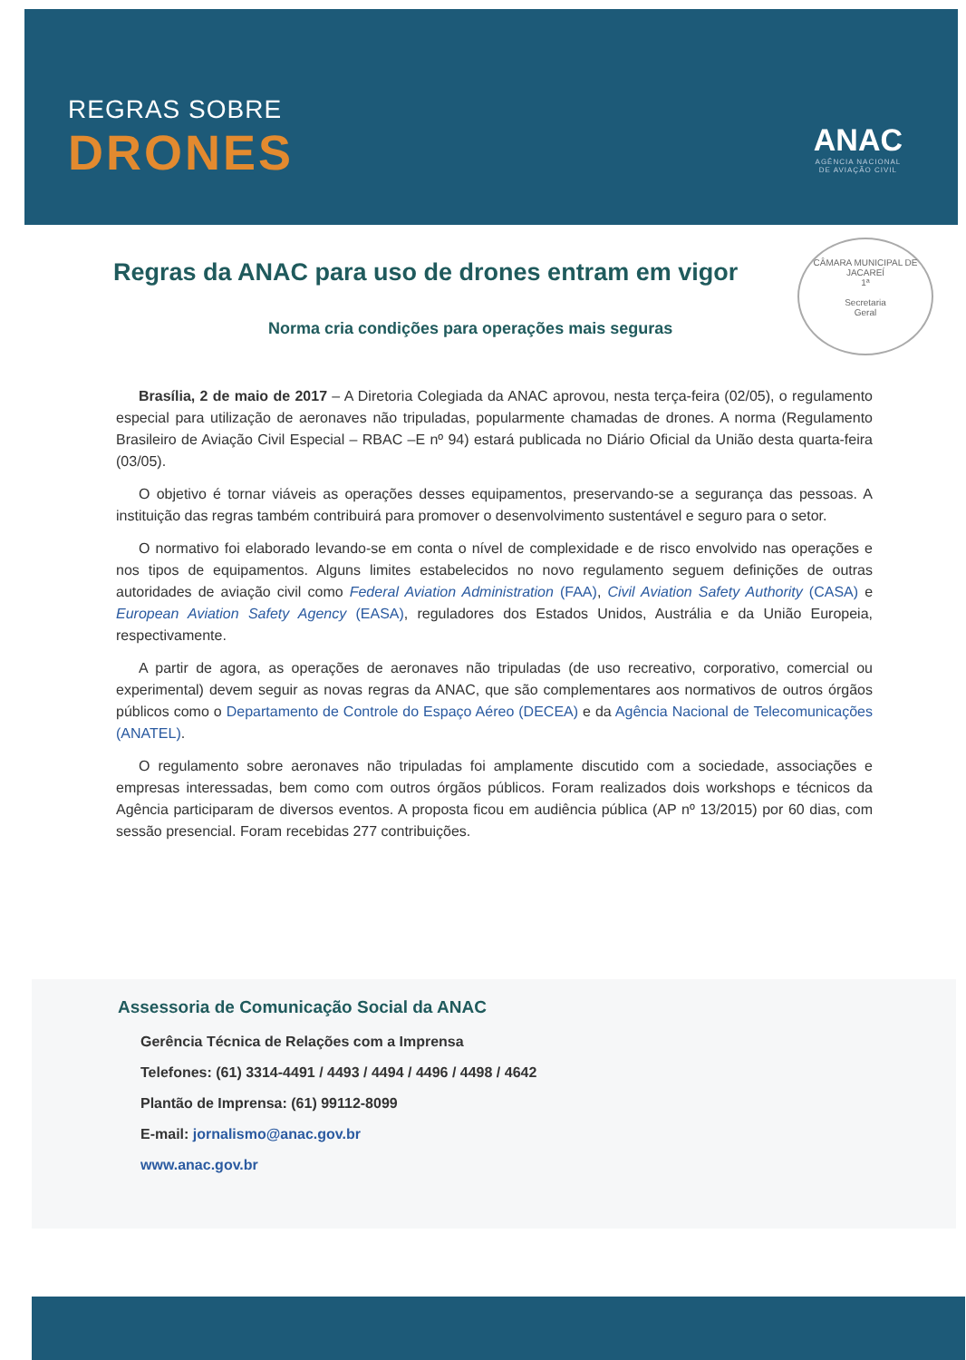REGRAS SOBRE
DRONES
ANAC
AGÊNCIA NACIONAL
DE AVIAÇÃO CIVIL
Regras da ANAC para uso de drones entram em vigor
CÂMARA MUNICIPAL DE JACAREÍ
1ª
Secretaria
Geral
Norma cria condições para operações mais seguras
Brasília, 2 de maio de 2017 – A Diretoria Colegiada da ANAC aprovou, nesta terça-feira (02/05), o regulamento especial para utilização de aeronaves não tripuladas, popularmente chamadas de drones. A norma (Regulamento Brasileiro de Aviação Civil Especial – RBAC –E nº 94) estará publicada no Diário Oficial da União desta quarta-feira (03/05).
O objetivo é tornar viáveis as operações desses equipamentos, preservando-se a segurança das pessoas. A instituição das regras também contribuirá para promover o desenvolvimento sustentável e seguro para o setor.
O normativo foi elaborado levando-se em conta o nível de complexidade e de risco envolvido nas operações e nos tipos de equipamentos. Alguns limites estabelecidos no novo regulamento seguem definições de outras autoridades de aviação civil como Federal Aviation Administration (FAA), Civil Aviation Safety Authority (CASA) e European Aviation Safety Agency (EASA), reguladores dos Estados Unidos, Austrália e da União Europeia, respectivamente.
A partir de agora, as operações de aeronaves não tripuladas (de uso recreativo, corporativo, comercial ou experimental) devem seguir as novas regras da ANAC, que são complementares aos normativos de outros órgãos públicos como o Departamento de Controle do Espaço Aéreo (DECEA) e da Agência Nacional de Telecomunicações (ANATEL).
O regulamento sobre aeronaves não tripuladas foi amplamente discutido com a sociedade, associações e empresas interessadas, bem como com outros órgãos públicos. Foram realizados dois workshops e técnicos da Agência participaram de diversos eventos. A proposta ficou em audiência pública (AP nº 13/2015) por 60 dias, com sessão presencial. Foram recebidas 277 contribuições.
Assessoria de Comunicação Social da ANAC
Gerência Técnica de Relações com a Imprensa
Telefones: (61) 3314-4491 / 4493 / 4494 / 4496 / 4498 / 4642
Plantão de Imprensa: (61) 99112-8099
E-mail: jornalismo@anac.gov.br
www.anac.gov.br